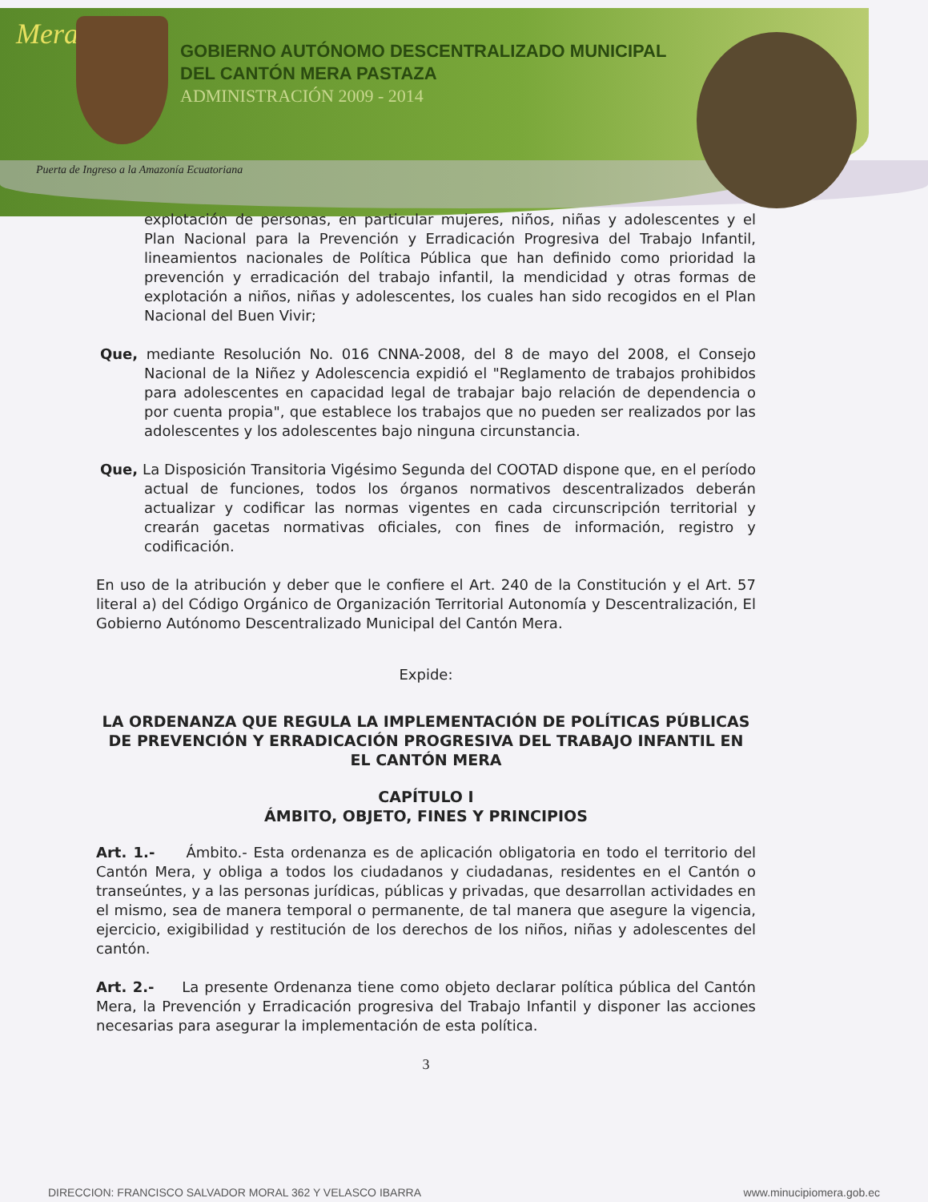Mera
GOBIERNO AUTÓNOMO DESCENTRALIZADO MUNICIPAL
DEL CANTÓN MERA PASTAZA
ADMINISTRACIÓN 2009 - 2014
Puerta de Ingreso a la Amazonía Ecuatoriana
explotación de personas, en particular mujeres, niños, niñas y adolescentes y el Plan Nacional para la Prevención y Erradicación Progresiva del Trabajo Infantil, lineamientos nacionales de Política Pública que han definido como prioridad la prevención y erradicación del trabajo infantil, la mendicidad y otras formas de explotación a niños, niñas y adolescentes, los cuales han sido recogidos en el Plan Nacional del Buen Vivir;
Que, mediante Resolución No. 016 CNNA-2008, del 8 de mayo del 2008, el Consejo Nacional de la Niñez y Adolescencia expidió el "Reglamento de trabajos prohibidos para adolescentes en capacidad legal de trabajar bajo relación de dependencia o por cuenta propia", que establece los trabajos que no pueden ser realizados por las adolescentes y los adolescentes bajo ninguna circunstancia.
Que, La Disposición Transitoria Vigésimo Segunda del COOTAD dispone que, en el período actual de funciones, todos los órganos normativos descentralizados deberán actualizar y codificar las normas vigentes en cada circunscripción territorial y crearán gacetas normativas oficiales, con fines de información, registro y codificación.
En uso de la atribución y deber que le confiere el Art. 240 de la Constitución y el Art. 57 literal a) del Código Orgánico de Organización Territorial Autonomía y Descentralización, El Gobierno Autónomo Descentralizado Municipal del Cantón Mera.
Expide:
LA ORDENANZA QUE REGULA LA IMPLEMENTACIÓN DE POLÍTICAS PÚBLICAS DE PREVENCIÓN Y ERRADICACIÓN PROGRESIVA DEL TRABAJO INFANTIL EN EL CANTÓN MERA
CAPÍTULO I
ÁMBITO, OBJETO, FINES Y PRINCIPIOS
Art. 1.- Ámbito.- Esta ordenanza es de aplicación obligatoria en todo el territorio del Cantón Mera, y obliga a todos los ciudadanos y ciudadanas, residentes en el Cantón o transeúntes, y a las personas jurídicas, públicas y privadas, que desarrollan actividades en el mismo, sea de manera temporal o permanente, de tal manera que asegure la vigencia, ejercicio, exigibilidad y restitución de los derechos de los niños, niñas y adolescentes del cantón.
Art. 2.- La presente Ordenanza tiene como objeto declarar política pública del Cantón Mera, la Prevención y Erradicación progresiva del Trabajo Infantil y disponer las acciones necesarias para asegurar la implementación de esta política.
3
DIRECCION: FRANCISCO SALVADOR MORAL 362 Y VELASCO IBARRA www.minucipiomera.gob.ec